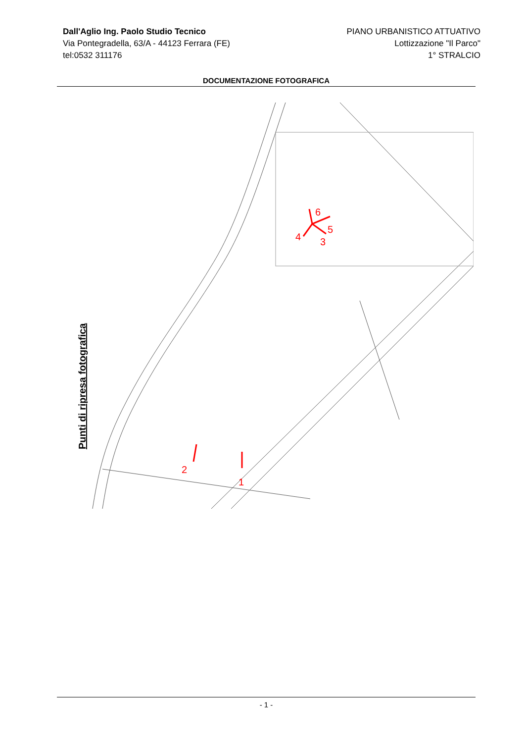Dall'Aglio Ing. Paolo Studio Tecnico
Via Pontegradella, 63/A - 44123 Ferrara (FE)
tel:0532 311176
PIANO URBANISTICO ATTUATIVO
Lottizzazione "Il Parco"
1° STRALCIO
DOCUMENTAZIONE FOTOGRAFICA
6
5
3
4
2
1
Punti di ripresa fotografica
- 1 -